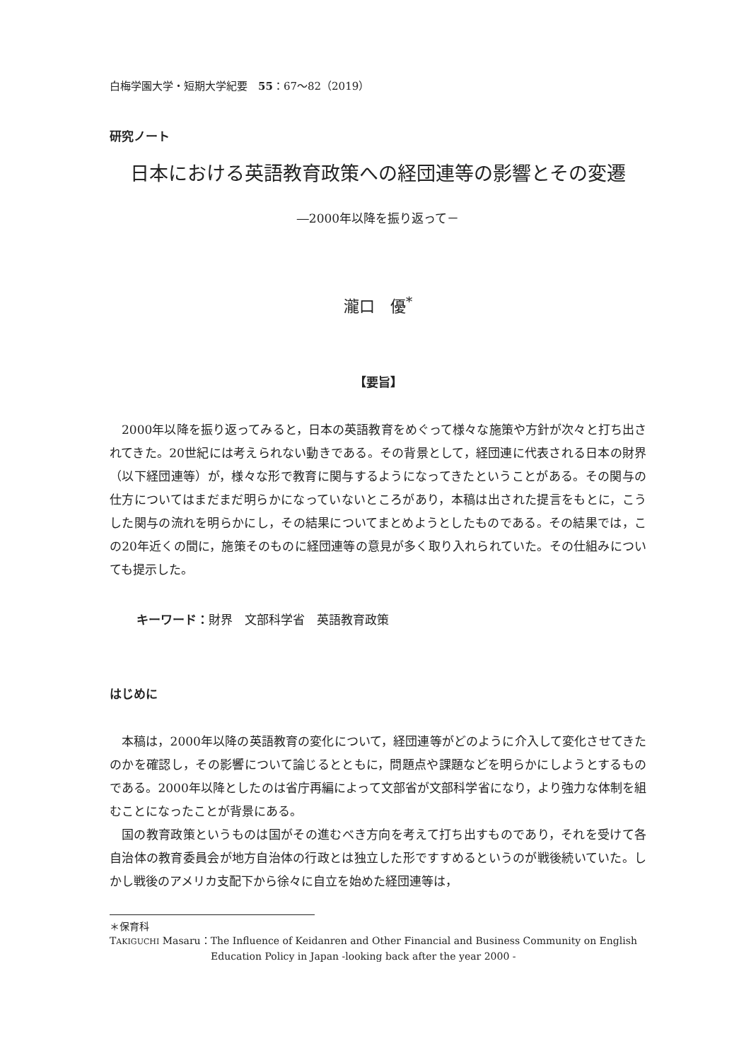白梅学園大学・短期大学紀要　55：67～82（2019）
研究ノート
日本における英語教育政策への経団連等の影響とその変遷
―2000年以降を振り返って－
瀧口　優<sup>*</sup>
【要旨】
2000年以降を振り返ってみると，日本の英語教育をめぐって様々な施策や方針が次々と打ち出されてきた。20世紀には考えられない動きである。その背景として，経団連に代表される日本の財界（以下経団連等）が，様々な形で教育に関与するようになってきたということがある。その関与の仕方についてはまだまだ明らかになっていないところがあり，本稿は出された提言をもとに，こうした関与の流れを明らかにし，その結果についてまとめようとしたものである。その結果では，この20年近くの間に，施策そのものに経団連等の意見が多く取り入れられていた。その仕組みについても提示した。
キーワード：財界　文部科学省　英語教育政策
はじめに
本稿は，2000年以降の英語教育の変化について，経団連等がどのように介入して変化させてきたのかを確認し，その影響について論じるとともに，問題点や課題などを明らかにしようとするものである。2000年以降としたのは省庁再編によって文部省が文部科学省になり，より強力な体制を組むことになったことが背景にある。
国の教育政策というものは国がその進むべき方向を考えて打ち出すものであり，それを受けて各自治体の教育委員会が地方自治体の行政とは独立した形ですすめるというのが戦後続いていた。しかし戦後のアメリカ支配下から徐々に自立を始めた経団連等は，
＊保育科
TAKIGUCHI Masaru：The Influence of Keidanren and Other Financial and Business Community on English
Education Policy in Japan -looking back after the year 2000 -